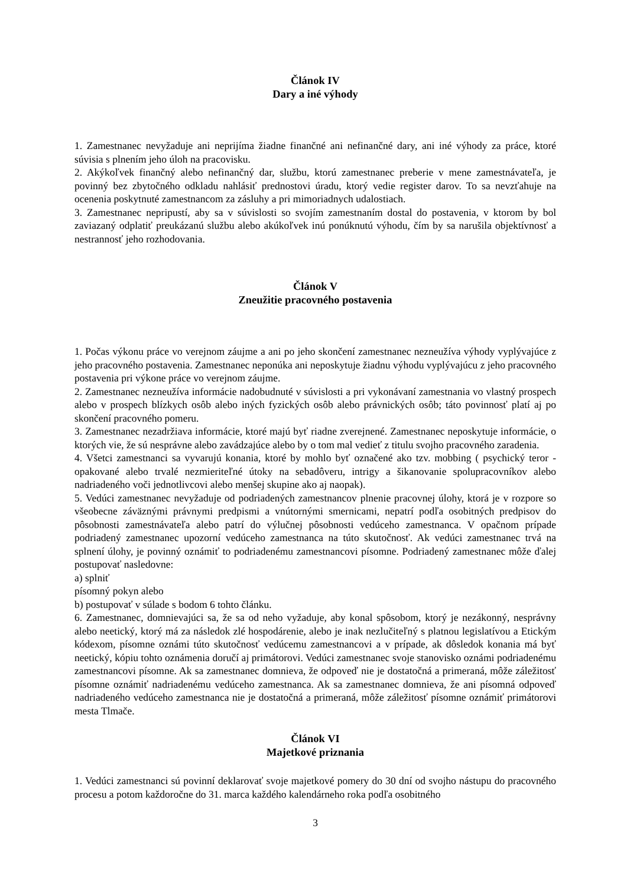Článok IV
Dary a iné výhody
1. Zamestnanec nevyžaduje ani neprijíma žiadne finančné ani nefinančné dary, ani iné výhody za práce, ktoré súvisia s plnením jeho úloh na pracovisku.
2. Akýkoľvek finančný alebo nefinančný dar, službu, ktorú zamestnanec preberie v mene zamestnávateľa, je povinný bez zbytočného odkladu nahlásiť prednostovi úradu, ktorý vedie register darov. To sa nevzťahuje na ocenenia poskytnuté zamestnancom za zásluhy a pri mimoriadnych udalostiach.
3. Zamestnanec nepripustí, aby sa v súvislosti so svojím zamestnaním dostal do postavenia, v ktorom by bol zaviazaný odplatiť preukázanú službu alebo akúkoľvek inú ponúknutú výhodu, čím by sa narušila objektívnosť a nestrannosť jeho rozhodovania.
Článok V
Zneužitie pracovného postavenia
1. Počas výkonu práce vo verejnom záujme a ani po jeho skončení zamestnanec nezneužíva výhody vyplývajúce z jeho pracovného postavenia. Zamestnanec neponúka ani neposkytuje žiadnu výhodu vyplývajúcu z jeho pracovného postavenia pri výkone práce vo verejnom záujme.
2. Zamestnanec nezneužíva informácie nadobudnuté v súvislosti a pri vykonávaní zamestnania vo vlastný prospech alebo v prospech blízkych osôb alebo iných fyzických osôb alebo právnických osôb; táto povinnosť platí aj po skončení pracovného pomeru.
3. Zamestnanec nezadržiava informácie, ktoré majú byť riadne zverejnené. Zamestnanec neposkytuje informácie, o ktorých vie, že sú nesprávne alebo zavádzajúce alebo by o tom mal vedieť z titulu svojho pracovného zaradenia.
4. Všetci zamestnanci sa vyvarujú konania, ktoré by mohlo byť označené ako tzv. mobbing ( psychický teror - opakované alebo trvalé nezmieriteľné útoky na sebadôveru, intrigy a šikanovanie spolupracovníkov alebo nadriadeného voči jednotlivcovi alebo menšej skupine ako aj naopak).
5. Vedúci zamestnanec nevyžaduje od podriadených zamestnancov plnenie pracovnej úlohy, ktorá je v rozpore so všeobecne záväznými právnymi predpismi a vnútornými smernicami, nepatrí podľa osobitných predpisov do pôsobnosti zamestnávateľa alebo patrí do výlučnej pôsobnosti vedúceho zamestnanca. V opačnom prípade podriadený zamestnanec upozorní vedúceho zamestnanca na túto skutočnosť. Ak vedúci zamestnanec trvá na splnení úlohy, je povinný oznámiť to podriadenému zamestnancovi písomne. Podriadený zamestnanec môže ďalej postupovať nasledovne:
a) splniť
písomný pokyn alebo
b) postupovať v súlade s bodom 6 tohto článku.
6. Zamestnanec, domnievajúci sa, že sa od neho vyžaduje, aby konal spôsobom, ktorý je nezákonný, nesprávny alebo neetický, ktorý má za následok zlé hospodárenie, alebo je inak nezlučiteľný s platnou legislatívou a Etickým kódexom, písomne oznámi túto skutočnosť vedúcemu zamestnancovi a v prípade, ak dôsledok konania má byť neetický, kópiu tohto oznámenia doručí aj primátorovi. Vedúci zamestnanec svoje stanovisko oznámi podriadenému zamestnancovi písomne. Ak sa zamestnanec domnieva, že odpoveď nie je dostatočná a primeraná, môže záležitosť písomne oznámiť nadriadenému vedúceho zamestnanca. Ak sa zamestnanec domnieva, že ani písomná odpoveď nadriadeného vedúceho zamestnanca nie je dostatočná a primeraná, môže záležitosť písomne oznámiť primátorovi mesta Tlmače.
Článok VI
Majetkové priznania
1. Vedúci zamestnanci sú povinní deklarovať svoje majetkové pomery do 30 dní od svojho nástupu do pracovného procesu a potom každoročne do 31. marca každého kalendárneho roka podľa osobitného
3